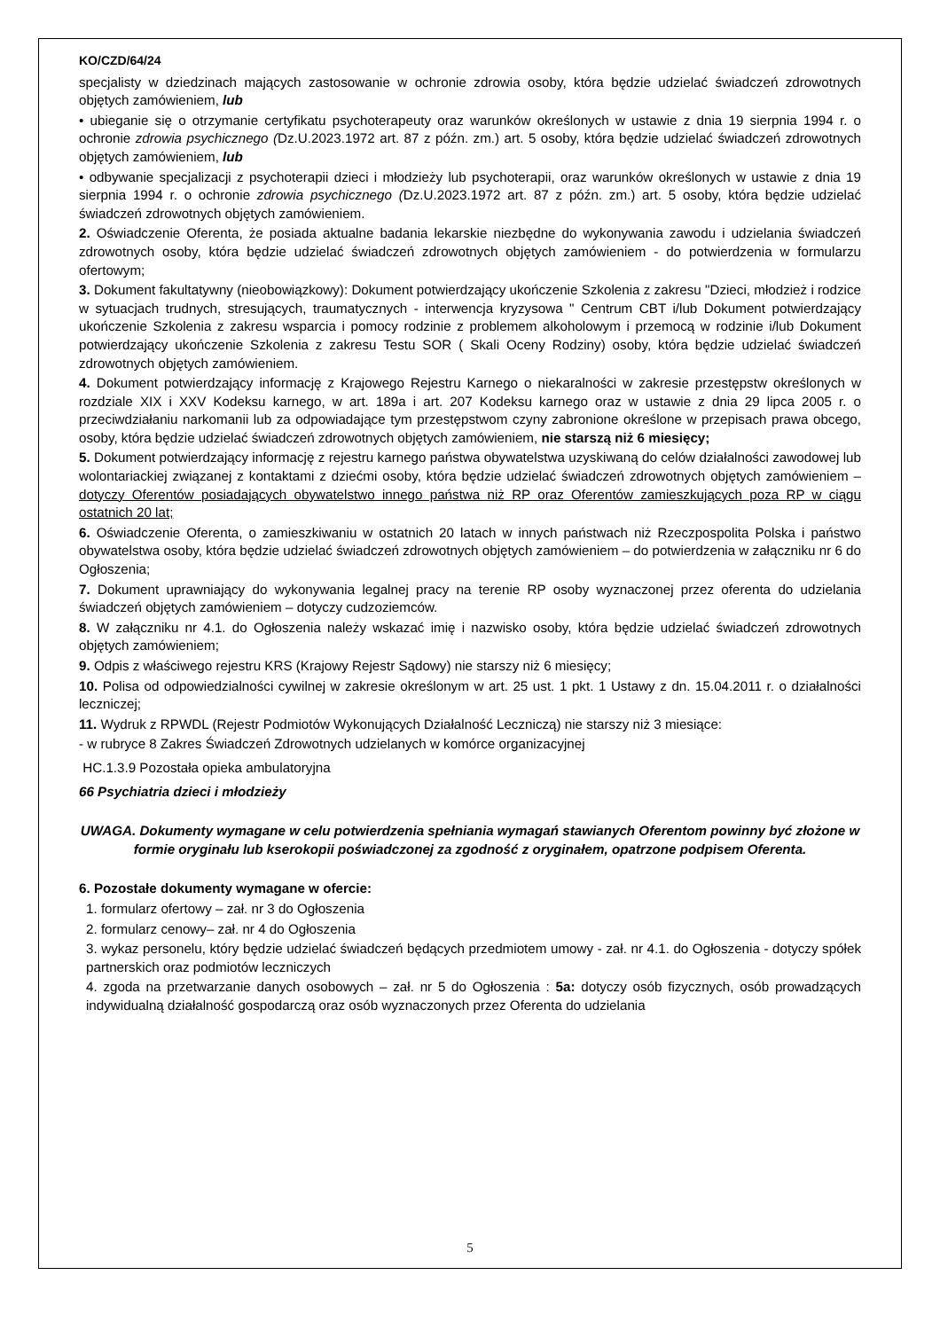KO/CZD/64/24
specjalisty w dziedzinach mających zastosowanie w ochronie zdrowia osoby, która będzie udzielać świadczeń zdrowotnych objętych zamówieniem, lub
• ubieganie się o otrzymanie certyfikatu psychoterapeuty oraz warunków określonych w ustawie z dnia 19 sierpnia 1994 r. o ochronie zdrowia psychicznego (Dz.U.2023.1972 art. 87 z późn. zm.) art. 5 osoby, która będzie udzielać świadczeń zdrowotnych objętych zamówieniem, lub
• odbywanie specjalizacji z psychoterapii dzieci i młodzieży lub psychoterapii, oraz warunków określonych w ustawie z dnia 19 sierpnia 1994 r. o ochronie zdrowia psychicznego (Dz.U.2023.1972 art. 87 z późn. zm.) art. 5 osoby, która będzie udzielać świadczeń zdrowotnych objętych zamówieniem.
2. Oświadczenie Oferenta, że posiada aktualne badania lekarskie niezbędne do wykonywania zawodu i udzielania świadczeń zdrowotnych osoby, która będzie udzielać świadczeń zdrowotnych objętych zamówieniem - do potwierdzenia w formularzu ofertowym;
3. Dokument fakultatywny (nieobowiązkowy): Dokument potwierdzający ukończenie Szkolenia z zakresu "Dzieci, młodzież i rodzice w sytuacjach trudnych, stresujących, traumatycznych - interwencja kryzysowa " Centrum CBT i/lub Dokument potwierdzający ukończenie Szkolenia z zakresu wsparcia i pomocy rodzinie z problemem alkoholowym i przemocą w rodzinie i/lub Dokument potwierdzający ukończenie Szkolenia z zakresu Testu SOR ( Skali Oceny Rodziny) osoby, która będzie udzielać świadczeń zdrowotnych objętych zamówieniem.
4. Dokument potwierdzający informację z Krajowego Rejestru Karnego o niekaralności w zakresie przestępstw określonych w rozdziale XIX i XXV Kodeksu karnego, w art. 189a i art. 207 Kodeksu karnego oraz w ustawie z dnia 29 lipca 2005 r. o przeciwdziałaniu narkomanii lub za odpowiadające tym przestępstwom czyny zabronione określone w przepisach prawa obcego, osoby, która będzie udzielać świadczeń zdrowotnych objętych zamówieniem, nie starszą niż 6 miesięcy;
5. Dokument potwierdzający informację z rejestru karnego państwa obywatelstwa uzyskiwaną do celów działalności zawodowej lub wolontariackiej związanej z kontaktami z dziećmi osoby, która będzie udzielać świadczeń zdrowotnych objętych zamówieniem – dotyczy Oferentów posiadających obywatelstwo innego państwa niż RP oraz Oferentów zamieszkujących poza RP w ciągu ostatnich 20 lat;
6. Oświadczenie Oferenta, o zamieszkiwaniu w ostatnich 20 latach w innych państwach niż Rzeczpospolita Polska i państwo obywatelstwa osoby, która będzie udzielać świadczeń zdrowotnych objętych zamówieniem – do potwierdzenia w załączniku nr 6 do Ogłoszenia;
7. Dokument uprawniający do wykonywania legalnej pracy na terenie RP osoby wyznaczonej przez oferenta do udzielania świadczeń objętych zamówieniem – dotyczy cudzoziemców.
8. W załączniku nr 4.1. do Ogłoszenia należy wskazać imię i nazwisko osoby, która będzie udzielać świadczeń zdrowotnych objętych zamówieniem;
9. Odpis z właściwego rejestru KRS (Krajowy Rejestr Sądowy) nie starszy niż 6 miesięcy;
10. Polisa od odpowiedzialności cywilnej w zakresie określonym w art. 25 ust. 1 pkt. 1 Ustawy z dn. 15.04.2011 r. o działalności leczniczej;
11. Wydruk z RPWDL (Rejestr Podmiotów Wykonujących Działalność Leczniczą) nie starszy niż 3 miesiące:
- w rubryce 8 Zakres Świadczeń Zdrowotnych udzielanych w komórce organizacyjnej
HC.1.3.9 Pozostała opieka ambulatoryjna
66 Psychiatria dzieci i młodzieży
UWAGA. Dokumenty wymagane w celu potwierdzenia spełniania wymagań stawianych Oferentom powinny być złożone w formie oryginału lub kserokopii poświadczonej za zgodność z oryginałem, opatrzone podpisem Oferenta.
6. Pozostałe dokumenty wymagane w ofercie:
1. formularz ofertowy – zał. nr 3 do Ogłoszenia
2. formularz cenowy– zał. nr 4 do Ogłoszenia
3. wykaz personelu, który będzie udzielać świadczeń będących przedmiotem umowy - zał. nr 4.1. do Ogłoszenia - dotyczy spółek partnerskich oraz podmiotów leczniczych
4. zgoda na przetwarzanie danych osobowych – zał. nr 5 do Ogłoszenia : 5a: dotyczy osób fizycznych, osób prowadzących indywidualną działalność gospodarczą oraz osób wyznaczonych przez Oferenta do udzielania
5